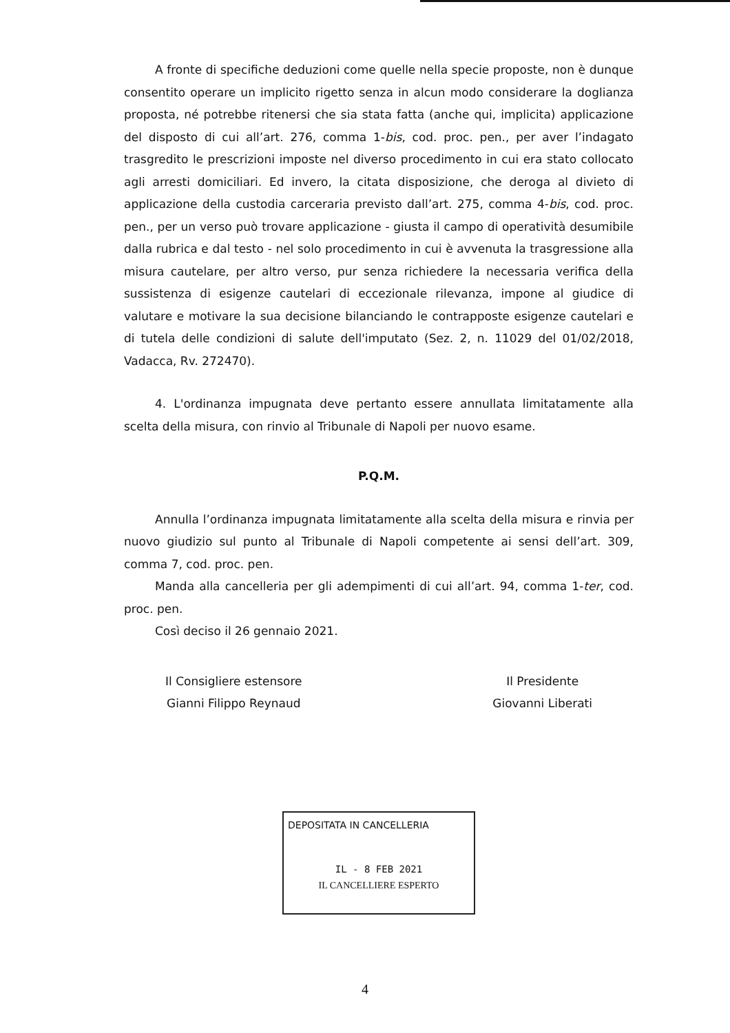A fronte di specifiche deduzioni come quelle nella specie proposte, non è dunque consentito operare un implicito rigetto senza in alcun modo considerare la doglianza proposta, né potrebbe ritenersi che sia stata fatta (anche qui, implicita) applicazione del disposto di cui all’art. 276, comma 1-bis, cod. proc. pen., per aver l’indagato trasgredito le prescrizioni imposte nel diverso procedimento in cui era stato collocato agli arresti domiciliari. Ed invero, la citata disposizione, che deroga al divieto di applicazione della custodia carceraria previsto dall’art. 275, comma 4-bis, cod. proc. pen., per un verso può trovare applicazione - giusta il campo di operatività desumibile dalla rubrica e dal testo - nel solo procedimento in cui è avvenuta la trasgressione alla misura cautelare, per altro verso, pur senza richiedere la necessaria verifica della sussistenza di esigenze cautelari di eccezionale rilevanza, impone al giudice di valutare e motivare la sua decisione bilanciando le contrapposte esigenze cautelari e di tutela delle condizioni di salute dell'imputato (Sez. 2, n. 11029 del 01/02/2018, Vadacca, Rv. 272470).
4. L'ordinanza impugnata deve pertanto essere annullata limitatamente alla scelta della misura, con rinvio al Tribunale di Napoli per nuovo esame.
P.Q.M.
Annulla l’ordinanza impugnata limitatamente alla scelta della misura e rinvia per nuovo giudizio sul punto al Tribunale di Napoli competente ai sensi dell’art. 309, comma 7, cod. proc. pen.
Manda alla cancelleria per gli adempimenti di cui all’art. 94, comma 1-ter, cod. proc. pen.
Così deciso il 26 gennaio 2021.
Il Consigliere estensore
Gianni Filippo Reynaud
Il Presidente
Giovanni Liberati
DEPOSITATA IN CANCELLERIA
IL - 8 FEB 2021
IL CANCELLIERE ESPERTO
4